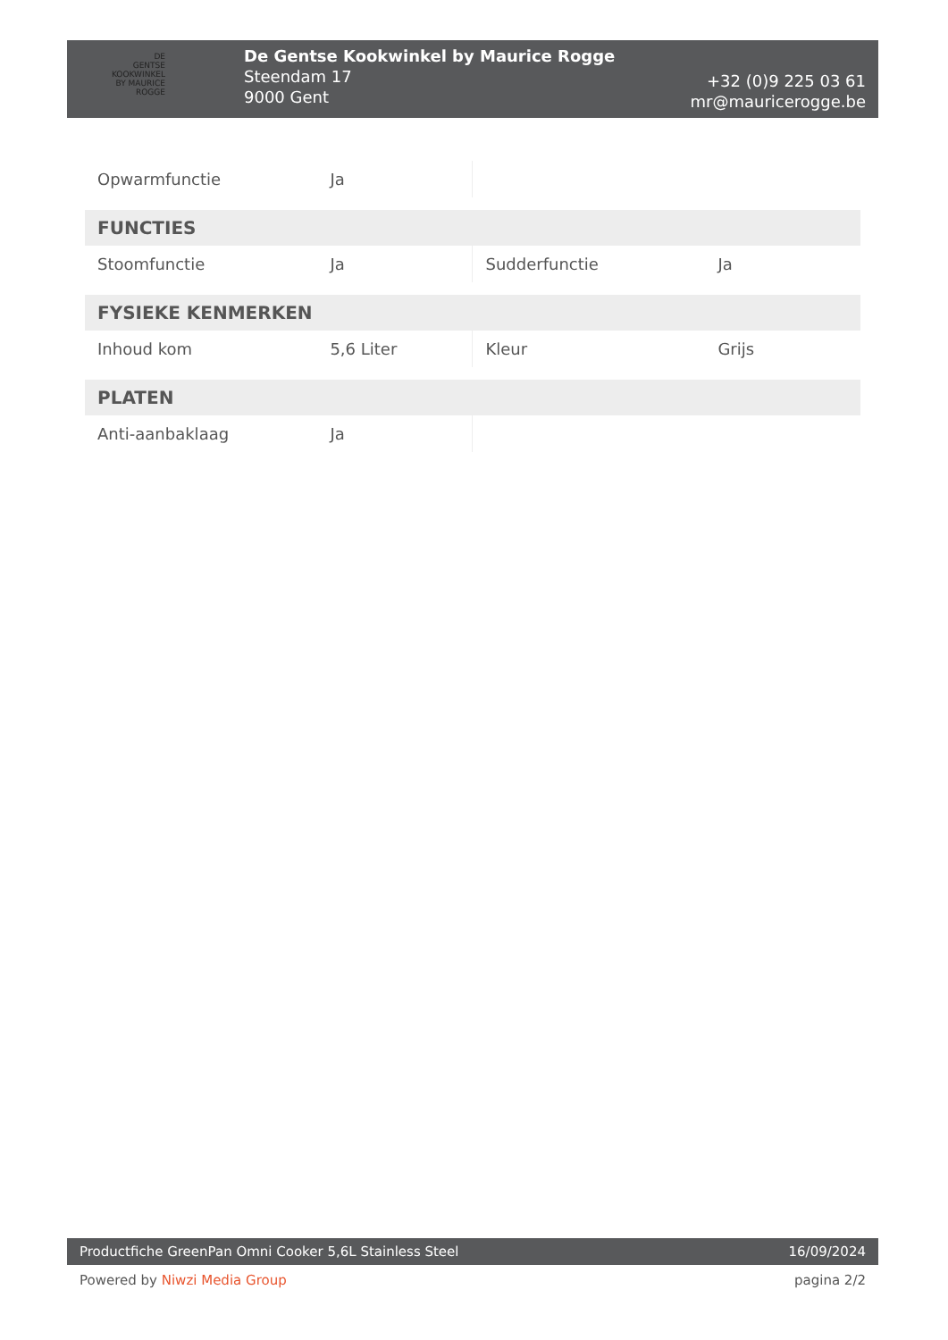DE
GENTSE
KOOKWINKEL
BY MAURICE ROGGE
De Gentse Kookwinkel by Maurice Rogge
Steendam 17
9000 Gent
+32 (0)9 225 03 61
mr@mauricerogge.be
| Opwarmfunctie | Ja | | |
| FUNCTIES | | | |
| Stoomfunctie | Ja | Sudderfunctie | Ja |
| FYSIEKE KENMERKEN | | | |
| Inhoud kom | 5,6 Liter | Kleur | Grijs |
| PLATEN | | | |
| Anti-aanbaklaag | Ja | | |
Productfiche GreenPan Omni Cooker 5,6L Stainless Steel 16/09/2024
Powered by Niwzi Media Group pagina 2/2